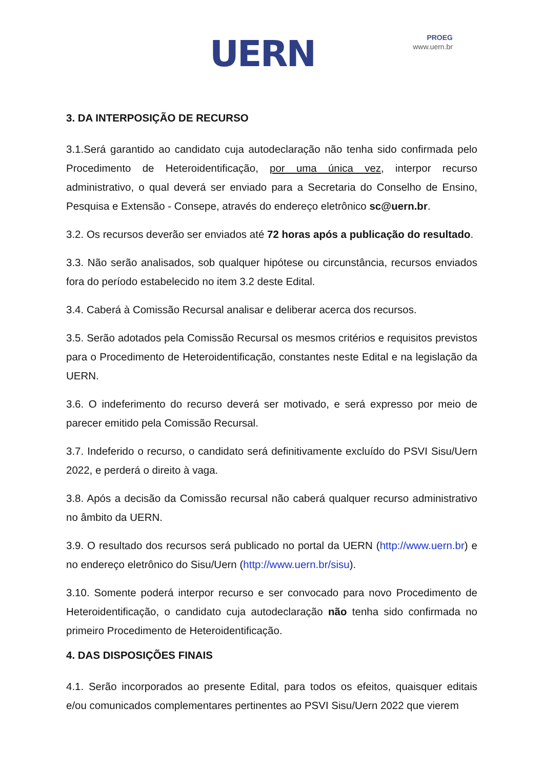UERN
PROEG
www.uern.br
3. DA INTERPOSIÇÃO DE RECURSO
3.1.Será garantido ao candidato cuja autodeclaração não tenha sido confirmada pelo Procedimento de Heteroidentificação, por uma única vez, interpor recurso administrativo, o qual deverá ser enviado para a Secretaria do Conselho de Ensino, Pesquisa e Extensão - Consepe, através do endereço eletrônico sc@uern.br.
3.2. Os recursos deverão ser enviados até 72 horas após a publicação do resultado.
3.3. Não serão analisados, sob qualquer hipótese ou circunstância, recursos enviados fora do período estabelecido no item 3.2 deste Edital.
3.4. Caberá à Comissão Recursal analisar e deliberar acerca dos recursos.
3.5. Serão adotados pela Comissão Recursal os mesmos critérios e requisitos previstos para o Procedimento de Heteroidentificação, constantes neste Edital e na legislação da UERN.
3.6. O indeferimento do recurso deverá ser motivado, e será expresso por meio de parecer emitido pela Comissão Recursal.
3.7. Indeferido o recurso, o candidato será definitivamente excluído do PSVI Sisu/Uern 2022, e perderá o direito à vaga.
3.8. Após a decisão da Comissão recursal não caberá qualquer recurso administrativo no âmbito da UERN.
3.9. O resultado dos recursos será publicado no portal da UERN (http://www.uern.br) e no endereço eletrônico do Sisu/Uern (http://www.uern.br/sisu).
3.10. Somente poderá interpor recurso e ser convocado para novo Procedimento de Heteroidentificação, o candidato cuja autodeclaração não tenha sido confirmada no primeiro Procedimento de Heteroidentificação.
4. DAS DISPOSIÇÕES FINAIS
4.1. Serão incorporados ao presente Edital, para todos os efeitos, quaisquer editais e/ou comunicados complementares pertinentes ao PSVI Sisu/Uern 2022 que vierem